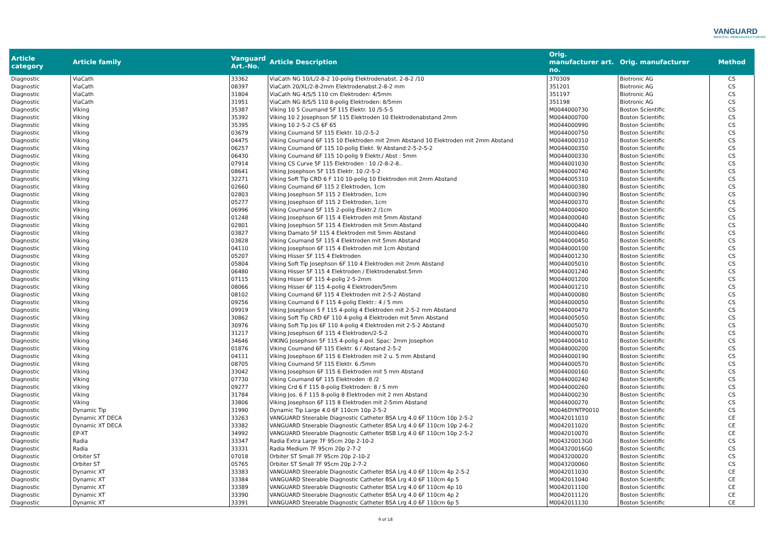VANGUARD
MEDICAL REMANUFACTURING
| Article category | Article family | Vanguard Art.-No. | Article Description | Orig. manufacturer art. no. | Orig. manufacturer | Method |
| --- | --- | --- | --- | --- | --- | --- |
| Diagnostic | ViaCath | 33362 | ViaCath NG 10/L/2-8-2 10-polig Elektrodenabst. 2-8-2 /10 | 370309 | Biotronic AG | CS |
| Diagnostic | ViaCath | 08397 | ViaCath 20/XL/2-8-2mm Elektrodenabst.2-8-2 mm | 351201 | Biotronic AG | CS |
| Diagnostic | ViaCath | 31804 | ViaCath NG 4/S/5 110 cm Elektroden: 4/5mm | 351197 | Biotronic AG | CS |
| Diagnostic | ViaCath | 31951 | ViaCath NG 8/S/5 110 8-polig Elektroden: 8/5mm | 351198 | Biotronic AG | CS |
| Diagnostic | Viking | 35387 | Viking 10 5 Cournand 5F 115 Elektr. 10 /5-5-5 | M0044000730 | Boston Scientific | CS |
| Diagnostic | Viking | 35392 | Viking 10 2 Josephson 5F 115 Elektroden 10 Elektrodenabstand 2mm | M0044000700 | Boston Scientific | CS |
| Diagnostic | Viking | 35395 | Viking 10 2-5-2 CS 6F 65 | M0044000990 | Boston Scientific | CS |
| Diagnostic | Viking | 03679 | Viking Cournand 5F 115 Elektr. 10 /2-5-2 | M0044000750 | Boston Scientific | CS |
| Diagnostic | Viking | 04475 | Viking Cournand 6F 115 10 Elektroden mit 2mm Abstand 10 Elektroden mit 2mm Abstand | M0044000310 | Boston Scientific | CS |
| Diagnostic | Viking | 06257 | Viking Cournand 6F 115 10-polig Elekt. 9/ Abstand:2-5-2-5-2 | M0044000350 | Boston Scientific | CS |
| Diagnostic | Viking | 06430 | Viking Cournand 6F 115 10-polig 9 Elektr./ Abst : 5mm | M0044000330 | Boston Scientific | CS |
| Diagnostic | Viking | 07914 | Viking CS Curve 5F 115 Elektroden : 10 /2-8-2-8.. | M0044001030 | Boston Scientific | CS |
| Diagnostic | Viking | 08641 | Viking Josephson 5F 115 Elektr. 10 /2-5-2 | M0044000740 | Boston Scientific | CS |
| Diagnostic | Viking | 32271 | Viking Soft Tip CRD 6 F 110 10-polig 10 Elektroden mit 2mm Abstand | M0044005310 | Boston Scientific | CS |
| Diagnostic | Viking | 02660 | Viking Cournand 6F 115 2 Elektroden, 1cm | M0044000380 | Boston Scientific | CS |
| Diagnostic | Viking | 02803 | Viking Josephson 5F 115 2 Elektroden, 1cm | M0044000390 | Boston Scientific | CS |
| Diagnostic | Viking | 05277 | Viking Josephson 6F 115 2 Elektroden, 1cm | M0044000370 | Boston Scientific | CS |
| Diagnostic | Viking | 06996 | Viking Cournand 5F 115 2-polig Elektr.2 /1cm | M0044000400 | Boston Scientific | CS |
| Diagnostic | Viking | 01248 | Viking Josephson 6F 115 4 Elektroden mit 5mm Abstand | M0044000040 | Boston Scientific | CS |
| Diagnostic | Viking | 02801 | Viking Josephson 5F 115 4 Elektroden mit 5mm Abstand | M0044000440 | Boston Scientific | CS |
| Diagnostic | Viking | 03827 | Viking Damato 5F 115 4 Elektroden mit 5mm Abstand | M0044000460 | Boston Scientific | CS |
| Diagnostic | Viking | 03828 | Viking Cournand 5F 115 4 Elektroden mit 5mm Abstand | M0044000450 | Boston Scientific | CS |
| Diagnostic | Viking | 04110 | Viking Josephson 6F 115 4 Elektroden mit 1cm Abstand | M0044000100 | Boston Scientific | CS |
| Diagnostic | Viking | 05207 | Viking Hisser 5F 115 4 Elektroden | M0044001230 | Boston Scientific | CS |
| Diagnostic | Viking | 05804 | Viking Soft Tip Josephson 6F 110 4 Elektroden mit 2mm Abstand | M0044005010 | Boston Scientific | CS |
| Diagnostic | Viking | 06480 | Viking Hisser 5F 115 4 Elektroden / Elektrodenabst.5mm | M0044001240 | Boston Scientific | CS |
| Diagnostic | Viking | 07115 | Viking Hisser 6F 115 4-polig 2-5-2mm | M0044001200 | Boston Scientific | CS |
| Diagnostic | Viking | 08066 | Viking Hisser 6F 115 4-polig 4 Elektroden/5mm | M0044001210 | Boston Scientific | CS |
| Diagnostic | Viking | 08102 | Viking Cournand 6F 115 4 Elektroden mit 2-5-2 Abstand | M0044000080 | Boston Scientific | CS |
| Diagnostic | Viking | 09256 | Viking Cournand 6 F 115 4-polig Elektr.: 4 / 5 mm | M0044000050 | Boston Scientific | CS |
| Diagnostic | Viking | 09919 | Viking Josephson 5 F 115 4-polig 4 Elektroden mit 2-5-2 mm Abstand | M0044000470 | Boston Scientific | CS |
| Diagnostic | Viking | 30862 | Viking Soft Tip CRD 6F 110 4-polig 4 Elektroden mit 5mm Abstand | M0044005050 | Boston Scientific | CS |
| Diagnostic | Viking | 30976 | Viking Soft Tip Jos 6F 110 4-polig 4 Elektroden mit 2-5-2 Abstand | M0044005070 | Boston Scientific | CS |
| Diagnostic | Viking | 31217 | Viking Josephson 6F 115 4 Elektroden/2-5-2 | M0044000070 | Boston Scientific | CS |
| Diagnostic | Viking | 34646 | VIKING Josephson 5F 115 4-polig 4-pol. Spac: 2mm Josephon | M0044000410 | Boston Scientific | CS |
| Diagnostic | Viking | 01876 | Viking Cournand 6F 115 Elektr. 6 / Abstand 2-5-2 | M0044000200 | Boston Scientific | CS |
| Diagnostic | Viking | 04111 | Viking Josephson 6F 115 6 Elektroden mit 2 u. 5 mm Abstand | M0044000190 | Boston Scientific | CS |
| Diagnostic | Viking | 08705 | Viking Cournand 5F 115 Elektr. 6 /5mm | M0044000570 | Boston Scientific | CS |
| Diagnostic | Viking | 33042 | Viking Josephson 6F 115 6 Elektroden mit 5 mm Abstand | M0044000160 | Boston Scientific | CS |
| Diagnostic | Viking | 07730 | Viking Cournand 6F 115 Elektroden :8 /2 | M0044000240 | Boston Scientific | CS |
| Diagnostic | Viking | 09277 | Viking Crd 6 F 115 8-polig Elektroden: 8 / 5 mm | M0044000260 | Boston Scientific | CS |
| Diagnostic | Viking | 31784 | Viking Jos. 6 F 115 8-polig 8 Elektroden mit 2 mm Abstand | M0044000230 | Boston Scientific | CS |
| Diagnostic | Viking | 33806 | Viking Josephson 6F 115 8 Elektroden mit 2-5mm Abstand | M0044000270 | Boston Scientific | CS |
| Diagnostic | Dynamic Tip | 31990 | Dynamic Tip Large 4.0 6F 110cm 10p 2-5-2 | M0046DYNTP0010 | Boston Scientific | CS |
| Diagnostic | Dynamic XT DECA | 33263 | VANGUARD Steerable Diagnostic Catheter BSA Lrg 4.0 6F 110cm 10p 2-5-2 | M0042011010 | Boston Scientific | CE |
| Diagnostic | Dynamic XT DECA | 33382 | VANGUARD Steerable Diagnostic Catheter BSA Lrg 4.0 6F 110cm 10p 2-6-2 | M0042011020 | Boston Scientific | CE |
| Diagnostic | EP-XT | 34992 | VANGUARD Steerable Diagnostic Catheter BSB Lrg 4.0 6F 110cm 10p 2-5-2 | M0042010070 | Boston Scientific | CE |
| Diagnostic | Radia | 33347 | Radia Extra Large 7F 95cm 20p 2-10-2 | M004320013G0 | Boston Scientific | CS |
| Diagnostic | Radia | 33331 | Radia Medium 7F 95cm 20p 2-7-2 | M004320016G0 | Boston Scientific | CS |
| Diagnostic | Orbiter ST | 07018 | Orbiter ST Small 7F 95cm 20p 2-10-2 | M0043200020 | Boston Scientific | CS |
| Diagnostic | Orbiter ST | 05765 | Orbiter ST Small 7F 95cm 20p 2-7-2 | M0043200060 | Boston Scientific | CS |
| Diagnostic | Dynamic XT | 33383 | VANGUARD Steerable Diagnostic Catheter BSA Lrg 4.0 6F 110cm 4p 2-5-2 | M0042011030 | Boston Scientific | CE |
| Diagnostic | Dynamic XT | 33384 | VANGUARD Steerable Diagnostic Catheter BSA Lrg 4.0 6F 110cm 4p 5 | M0042011040 | Boston Scientific | CE |
| Diagnostic | Dynamic XT | 33389 | VANGUARD Steerable Diagnostic Catheter BSA Lrg 4.0 6F 110cm 4p 10 | M0042011100 | Boston Scientific | CE |
| Diagnostic | Dynamic XT | 33390 | VANGUARD Steerable Diagnostic Catheter BSA Lrg 4.0 6F 110cm 4p 2 | M0042011120 | Boston Scientific | CE |
| Diagnostic | Dynamic XT | 33391 | VANGUARD Steerable Diagnostic Catheter BSA Lrg 4.0 6F 110cm 6p 5 | M0042011130 | Boston Scientific | CE |
9 of 18